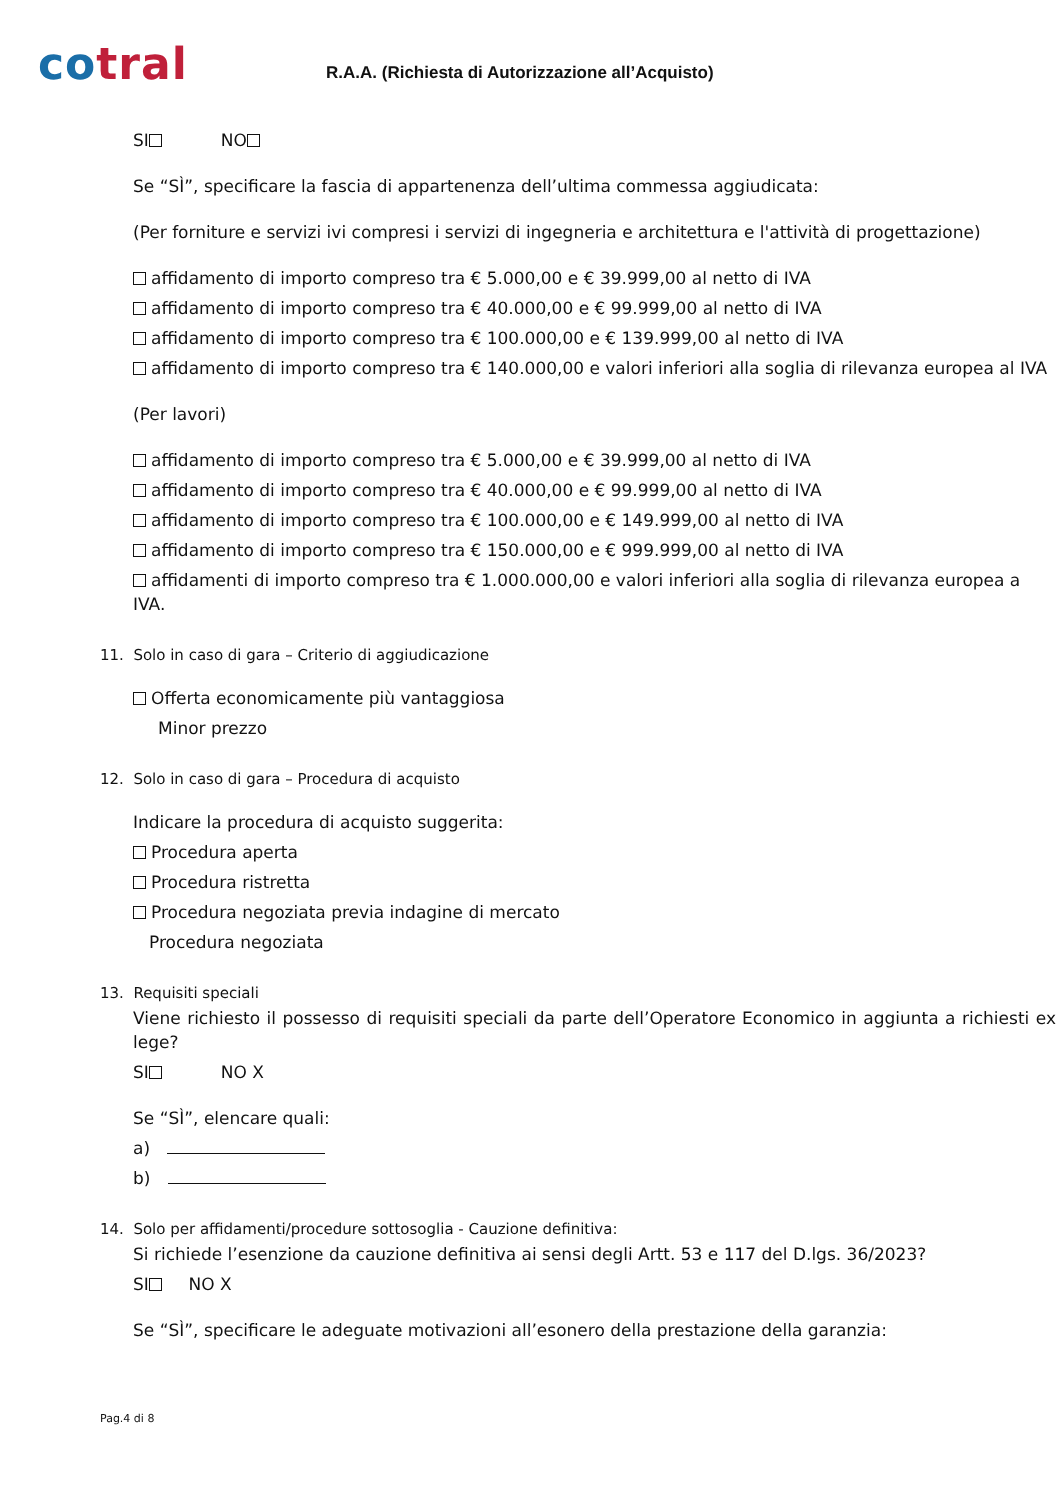cotral
R.A.A. (Richiesta di Autorizzazione all’Acquisto)
SI NO
Se “SÌ”, specificare la fascia di appartenenza dell’ultima commessa aggiudicata:
(Per forniture e servizi ivi compresi i servizi di ingegneria e architettura e l'attività di progettazione)
affidamento di importo compreso tra € 5.000,00 e € 39.999,00 al netto di IVA
affidamento di importo compreso tra € 40.000,00 e € 99.999,00 al netto di IVA
affidamento di importo compreso tra € 100.000,00 e € 139.999,00 al netto di IVA
affidamento di importo compreso tra € 140.000,00 e valori inferiori alla soglia di rilevanza europea al IVA
(Per lavori)
affidamento di importo compreso tra € 5.000,00 e € 39.999,00 al netto di IVA
affidamento di importo compreso tra € 40.000,00 e € 99.999,00 al netto di IVA
affidamento di importo compreso tra € 100.000,00 e € 149.999,00 al netto di IVA
affidamento di importo compreso tra € 150.000,00 e € 999.999,00 al netto di IVA
affidamenti di importo compreso tra € 1.000.000,00 e valori inferiori alla soglia di rilevanza europea a IVA.
11. Solo in caso di gara – Criterio di aggiudicazione
Offerta economicamente più vantaggiosa
Minor prezzo
12. Solo in caso di gara – Procedura di acquisto
Indicare la procedura di acquisto suggerita:
Procedura aperta
Procedura ristretta
Procedura negoziata previa indagine di mercato
Procedura negoziata
13. Requisiti speciali
Viene richiesto il possesso di requisiti speciali da parte dell’Operatore Economico in aggiunta a richiesti ex lege?
SI NO X
Se “SÌ”, elencare quali:
a)
b)
14. Solo per affidamenti/procedure sottosoglia - Cauzione definitiva:
Si richiede l’esenzione da cauzione definitiva ai sensi degli Artt. 53 e 117 del D.lgs. 36/2023?
SI NO X
Se “SÌ”, specificare le adeguate motivazioni all’esonero della prestazione della garanzia:
Pag.4 di 8